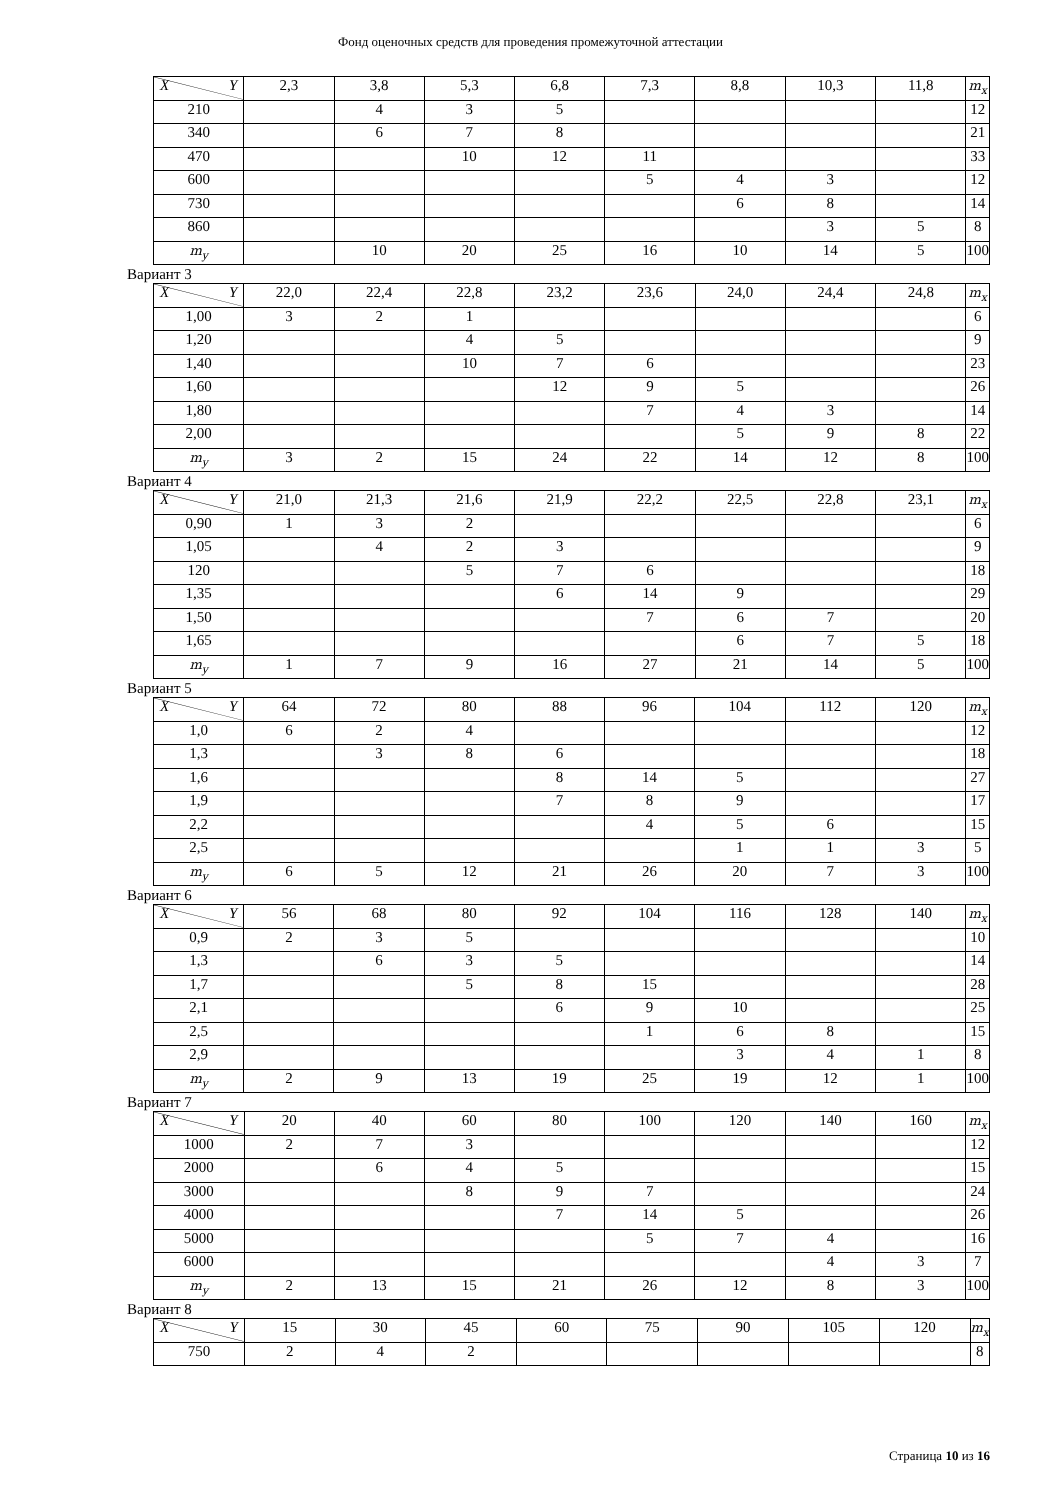Фонд оценочных средств для проведения промежуточной аттестации
| X Y | 2,3 | 3,8 | 5,3 | 6,8 | 7,3 | 8,8 | 10,3 | 11,8 | m<sub>x</sub> |
| --- | --- | --- | --- | --- | --- | --- | --- | --- | --- |
| 210 | | 4 | 3 | 5 | | | | | 12 |
| 340 | | 6 | 7 | 8 | | | | | 21 |
| 470 | | | 10 | 12 | 11 | | | | 33 |
| 600 | | | | | 5 | 4 | 3 | | 12 |
| 730 | | | | | | 6 | 8 | | 14 |
| 860 | | | | | | | 3 | 5 | 8 |
| m<sub>y</sub> | | 10 | 20 | 25 | 16 | 10 | 14 | 5 | 100 |
Вариант 3
| X Y | 22,0 | 22,4 | 22,8 | 23,2 | 23,6 | 24,0 | 24,4 | 24,8 | m<sub>x</sub> |
| --- | --- | --- | --- | --- | --- | --- | --- | --- | --- |
| 1,00 | 3 | 2 | 1 | | | | | | 6 |
| 1,20 | | | 4 | 5 | | | | | 9 |
| 1,40 | | | 10 | 7 | 6 | | | | 23 |
| 1,60 | | | | 12 | 9 | 5 | | | 26 |
| 1,80 | | | | | 7 | 4 | 3 | | 14 |
| 2,00 | | | | | | 5 | 9 | 8 | 22 |
| m<sub>y</sub> | 3 | 2 | 15 | 24 | 22 | 14 | 12 | 8 | 100 |
Вариант 4
| X Y | 21,0 | 21,3 | 21,6 | 21,9 | 22,2 | 22,5 | 22,8 | 23,1 | m<sub>x</sub> |
| --- | --- | --- | --- | --- | --- | --- | --- | --- | --- |
| 0,90 | 1 | 3 | 2 | | | | | | 6 |
| 1,05 | | 4 | 2 | 3 | | | | | 9 |
| 120 | | | 5 | 7 | 6 | | | | 18 |
| 1,35 | | | | 6 | 14 | 9 | | | 29 |
| 1,50 | | | | | 7 | 6 | 7 | | 20 |
| 1,65 | | | | | | 6 | 7 | 5 | 18 |
| m<sub>y</sub> | 1 | 7 | 9 | 16 | 27 | 21 | 14 | 5 | 100 |
Вариант 5
| X Y | 64 | 72 | 80 | 88 | 96 | 104 | 112 | 120 | m<sub>x</sub> |
| --- | --- | --- | --- | --- | --- | --- | --- | --- | --- |
| 1,0 | 6 | 2 | 4 | | | | | | 12 |
| 1,3 | | 3 | 8 | 6 | | | | | 18 |
| 1,6 | | | | 8 | 14 | 5 | | | 27 |
| 1,9 | | | | 7 | 8 | 9 | | | 17 |
| 2,2 | | | | | 4 | 5 | 6 | | 15 |
| 2,5 | | | | | | 1 | 1 | 3 | 5 |
| m<sub>y</sub> | 6 | 5 | 12 | 21 | 26 | 20 | 7 | 3 | 100 |
Вариант 6
| X Y | 56 | 68 | 80 | 92 | 104 | 116 | 128 | 140 | m<sub>x</sub> |
| --- | --- | --- | --- | --- | --- | --- | --- | --- | --- |
| 0,9 | 2 | 3 | 5 | | | | | | 10 |
| 1,3 | | 6 | 3 | 5 | | | | | 14 |
| 1,7 | | | 5 | 8 | 15 | | | | 28 |
| 2,1 | | | | 6 | 9 | 10 | | | 25 |
| 2,5 | | | | | 1 | 6 | 8 | | 15 |
| 2,9 | | | | | | 3 | 4 | 1 | 8 |
| m<sub>y</sub> | 2 | 9 | 13 | 19 | 25 | 19 | 12 | 1 | 100 |
Вариант 7
| X Y | 20 | 40 | 60 | 80 | 100 | 120 | 140 | 160 | m<sub>x</sub> |
| --- | --- | --- | --- | --- | --- | --- | --- | --- | --- |
| 1000 | 2 | 7 | 3 | | | | | | 12 |
| 2000 | | 6 | 4 | 5 | | | | | 15 |
| 3000 | | | 8 | 9 | 7 | | | | 24 |
| 4000 | | | | 7 | 14 | 5 | | | 26 |
| 5000 | | | | | 5 | 7 | 4 | | 16 |
| 6000 | | | | | | | 4 | 3 | 7 |
| m<sub>y</sub> | 2 | 13 | 15 | 21 | 26 | 12 | 8 | 3 | 100 |
Вариант 8
| X Y | 15 | 30 | 45 | 60 | 75 | 90 | 105 | 120 | m<sub>x</sub> |
| --- | --- | --- | --- | --- | --- | --- | --- | --- | --- |
| 750 | 2 | 4 | 2 | | | | | | 8 |
Страница 10 из 16